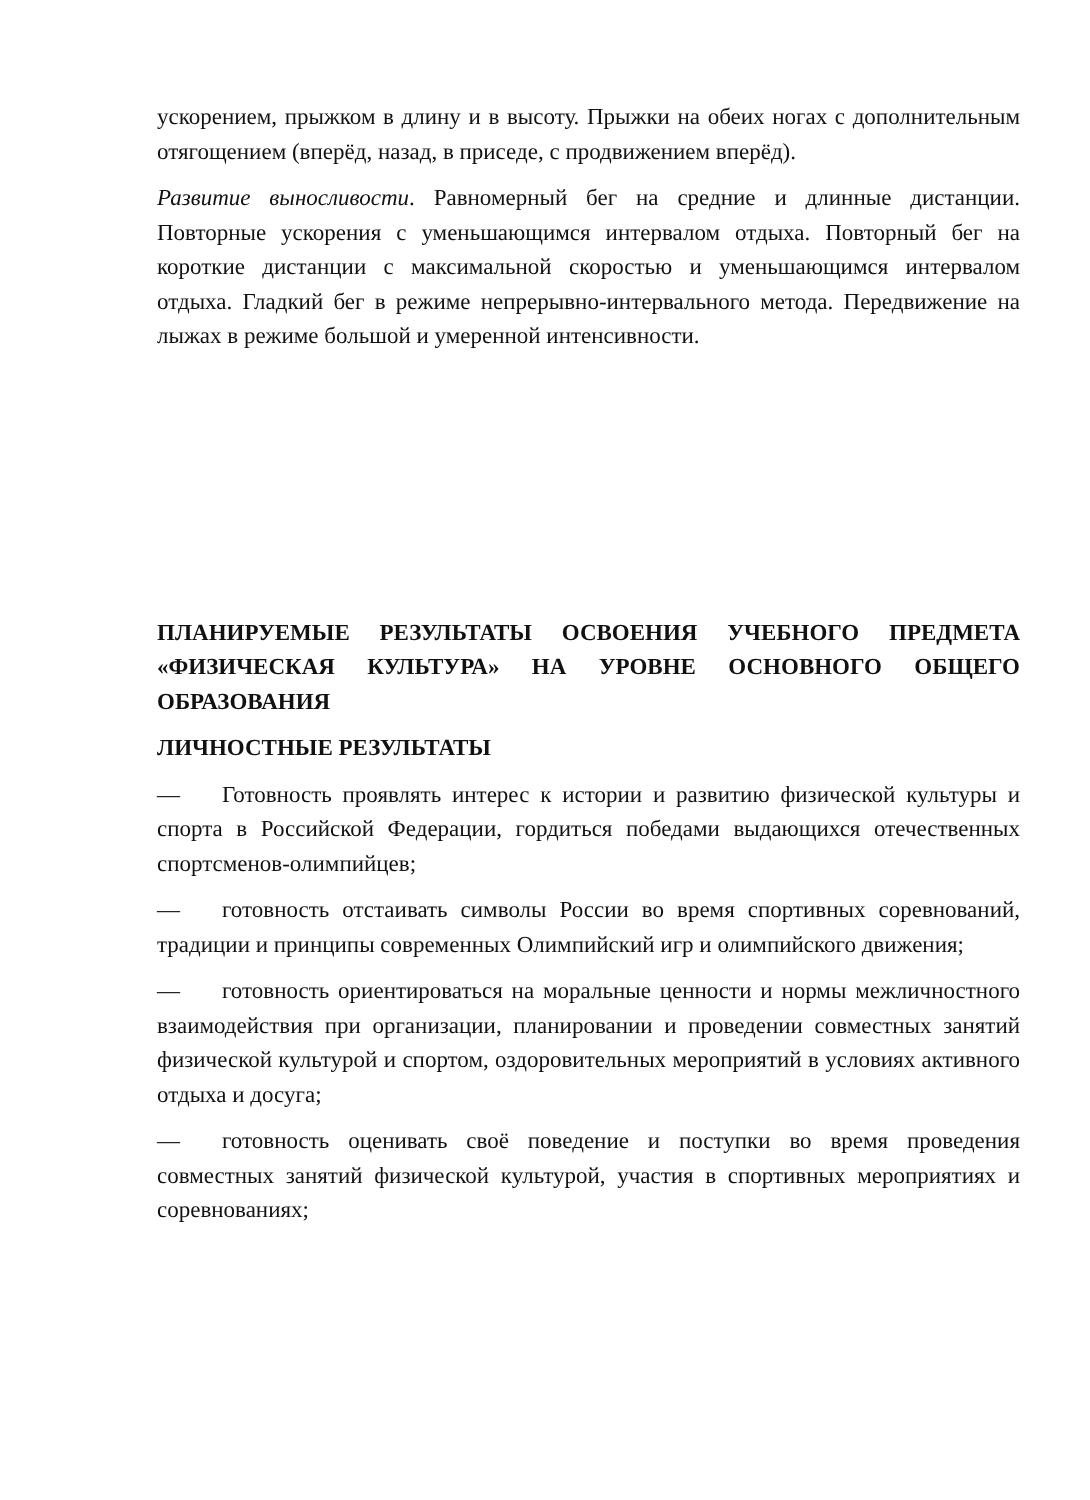ускорением, прыжком в длину и в высоту. Прыжки на обеих ногах с дополнительным отягощением (вперёд, назад, в приседе, с продвижением вперёд).
Развитие выносливости. Равномерный бег на средние и длинные дистанции. Повторные ускорения с уменьшающимся интервалом отдыха. Повторный бег на короткие дистанции с максимальной скоростью и уменьшающимся интервалом отдыха. Гладкий бег в режиме непрерывно-интервального метода. Передвижение на лыжах в режиме большой и умеренной интенсивности.
ПЛАНИРУЕМЫЕ РЕЗУЛЬТАТЫ ОСВОЕНИЯ УЧЕБНОГО ПРЕДМЕТА «ФИЗИЧЕСКАЯ КУЛЬТУРА» НА УРОВНЕ ОСНОВНОГО ОБЩЕГО ОБРАЗОВАНИЯ
ЛИЧНОСТНЫЕ РЕЗУЛЬТАТЫ
— Готовность проявлять интерес к истории и развитию физической культуры и спорта в Российской Федерации, гордиться победами выдающихся отечественных спортсменов-олимпийцев;
— готовность отстаивать символы России во время спортивных соревнований, традиции и принципы современных Олимпийский игр и олимпийского движения;
— готовность ориентироваться на моральные ценности и нормы межличностного взаимодействия при организации, планировании и проведении совместных занятий физической культурой и спортом, оздоровительных мероприятий в условиях активного отдыха и досуга;
— готовность оценивать своё поведение и поступки во время проведения совместных занятий физической культурой, участия в спортивных мероприятиях и соревнованиях;